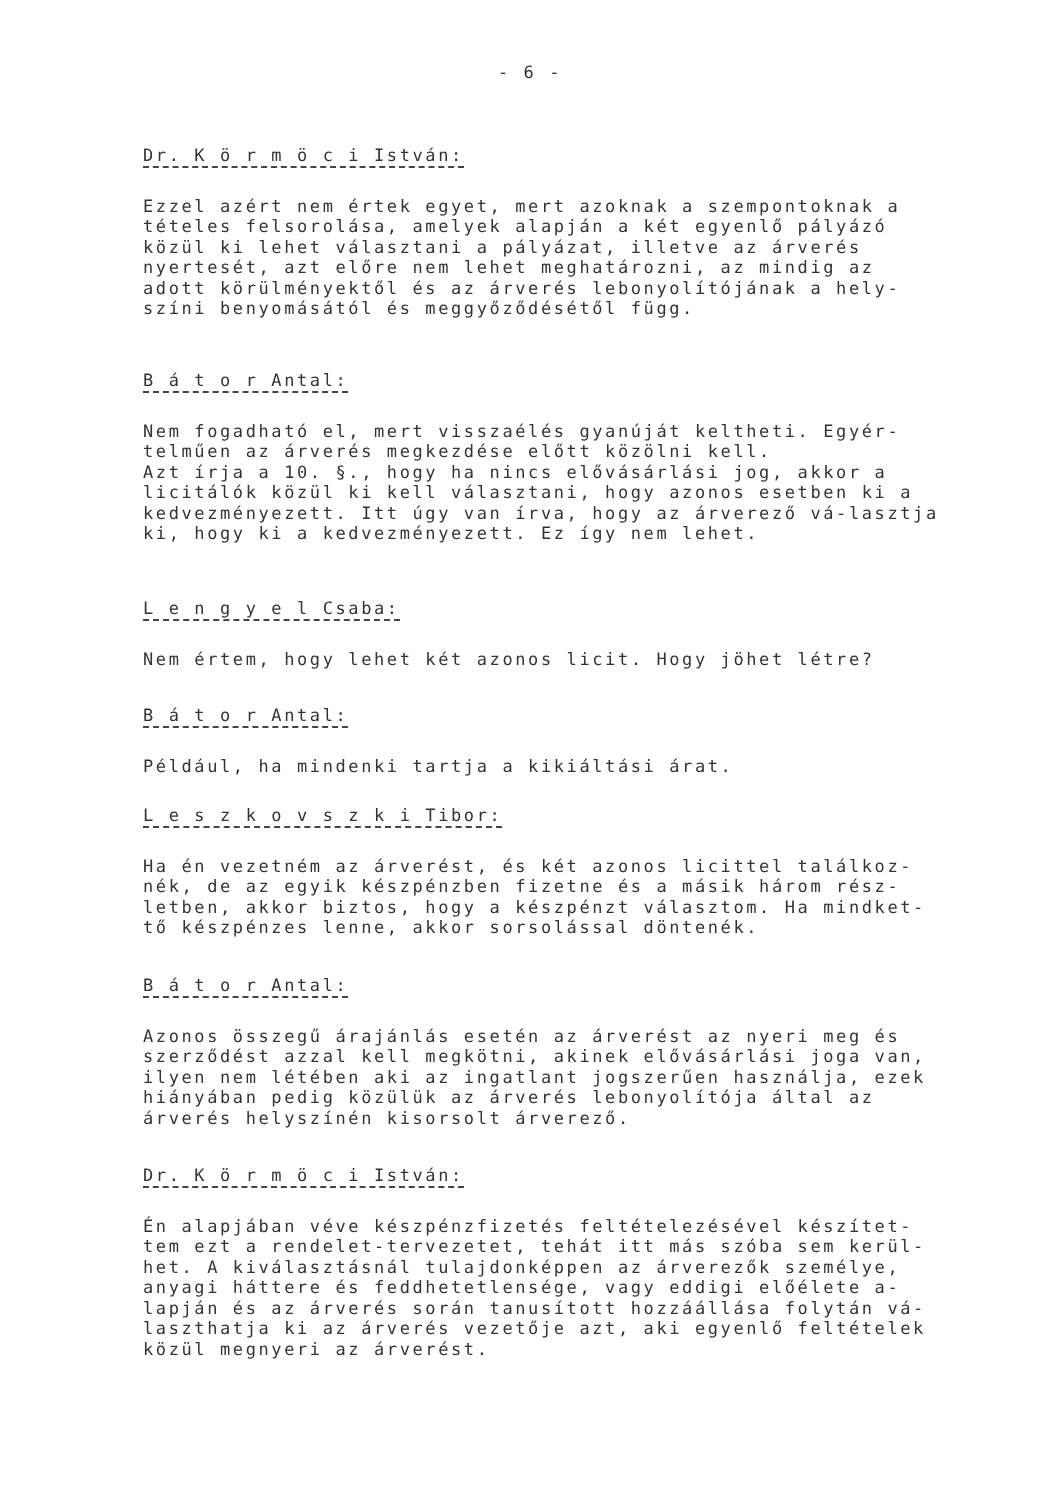- 6 -
Dr. K ö r m ö c i István:
Ezzel azért nem értek egyet, mert azoknak a szempontoknak a tételes felsorolása, amelyek alapján a két egyenlő pályázó közül ki lehet választani a pályázat, illetve az árverés nyertesét, azt előre nem lehet meghatározni, az mindig az adott körülményektől és az árverés lebonyolítójának a hely-színi benyomásától és meggyőződésétől függ.
B á t o r Antal:
Nem fogadható el, mert visszaélés gyanúját keltheti. Egyér-telműen az árverés megkezdése előtt közölni kell.
Azt írja a 10. §., hogy ha nincs elővásárlási jog, akkor a licitálók közül ki kell választani, hogy azonos esetben ki a kedvezményezett. Itt úgy van írva, hogy az árverező vá-lasztja ki, hogy ki a kedvezményezett. Ez így nem lehet.
L e n g y e l Csaba:
Nem értem, hogy lehet két azonos licit. Hogy jöhet létre?
B á t o r Antal:
Például, ha mindenki tartja a kikiáltási árat.
L e s z k o v s z k i Tibor:
Ha én vezetném az árverést, és két azonos licittel találkoz-nék, de az egyik készpénzben fizetne és a másik három rész-letben, akkor biztos, hogy a készpénzt választom. Ha mindket-tő készpénzes lenne, akkor sorsolással döntenék.
B á t o r Antal:
Azonos összegű árajánlás esetén az árverést az nyeri meg és szerződést azzal kell megkötni, akinek elővásárlási joga van, ilyen nem létében aki az ingatlant jogszerűen használja, ezek hiányában pedig közülük az árverés lebonyolítója által az árverés helyszínén kisorsolt árverező.
Dr. K ö r m ö c i István:
Én alapjában véve készpénzfizetés feltételezésével készítet-tem ezt a rendelet-tervezetet, tehát itt más szóba sem kerül-het. A kiválasztásnál tulajdonképpen az árverezők személye, anyagi háttere és feddhetetlensége, vagy eddigi előélete a-lapján és az árverés során tanusított hozzáállása folytán vá-laszthatja ki az árverés vezetője azt, aki egyenlő feltételek közül megnyeri az árverést.